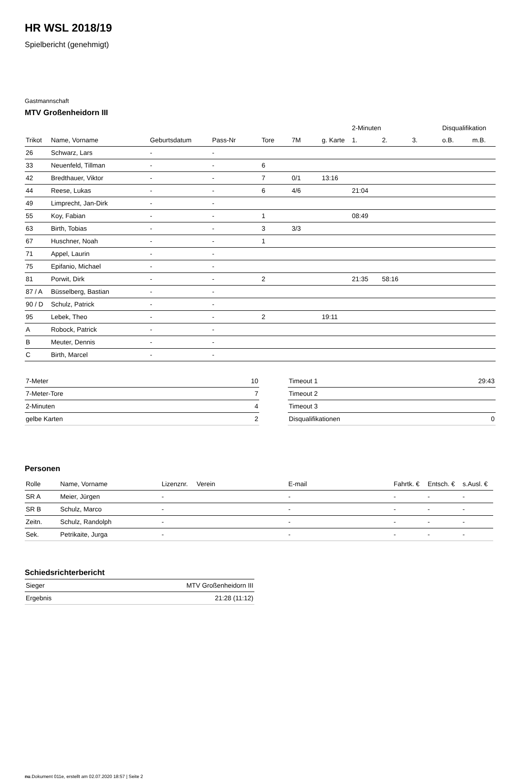HR WSL 2018/19
Spielbericht (genehmigt)
Gastmannschaft
MTV Großenheidorn III
| | | | | | | | 2-Minuten | | | Disqualifikation | |
| --- | --- | --- | --- | --- | --- | --- | --- | --- | --- | --- | --- |
| Trikot | Name, Vorname | Geburtsdatum | Pass-Nr | Tore | 7M | g. Karte | 1. | 2. | 3. | o.B. | m.B. |
| 26 | Schwarz, Lars | - | - | | | | | | | | |
| 33 | Neuenfeld, Tillman | - | - | 6 | | | | | | | |
| 42 | Bredthauer, Viktor | - | - | 7 | 0/1 | 13:16 | | | | | |
| 44 | Reese, Lukas | - | - | 6 | 4/6 | | 21:04 | | | | |
| 49 | Limprecht, Jan-Dirk | - | - | | | | | | | | |
| 55 | Koy, Fabian | - | - | 1 | | | 08:49 | | | | |
| 63 | Birth, Tobias | - | - | 3 | 3/3 | | | | | | |
| 67 | Huschner, Noah | - | - | 1 | | | | | | | |
| 71 | Appel, Laurin | - | - | | | | | | | | |
| 75 | Epifanio, Michael | - | - | | | | | | | | |
| 81 | Porwit, Dirk | - | - | 2 | | | 21:35 | 58:16 | | | |
| 87 / A | Büsselberg, Bastian | - | - | | | | | | | | |
| 90 / D | Schulz, Patrick | - | - | | | | | | | | |
| 95 | Lebek, Theo | - | - | 2 | | 19:11 | | | | | |
| A | Robock, Patrick | - | - | | | | | | | | |
| B | Meuter, Dennis | - | - | | | | | | | | |
| C | Birth, Marcel | - | - | | | | | | | | |
| 7-Meter | 10 |
| 7-Meter-Tore | 7 |
| 2-Minuten | 4 |
| gelbe Karten | 2 |
| Timeout 1 | 29:43 |
| Timeout 2 | |
| Timeout 3 | |
| Disqualifikationen | 0 |
Personen
| Rolle | Name, Vorname | Lizenznr. | Verein | E-mail | Fahrtk. € | Entsch. € | s.Ausl. € |
| --- | --- | --- | --- | --- | --- | --- | --- |
| SR A | Meier, Jürgen | - | | - | - | - | - |
| SR B | Schulz, Marco | - | | - | - | - | - |
| Zeitn. | Schulz, Randolph | - | | - | - | - | - |
| Sek. | Petrikaite, Jurga | - | | - | - | - | - |
Schiedsrichterbericht
| Sieger | MTV Großenheidorn III |
| Ergebnis | 21:28 (11:12) |
nu.Dokument 011e, erstellt am 02.07.2020 18:57 | Seite 2